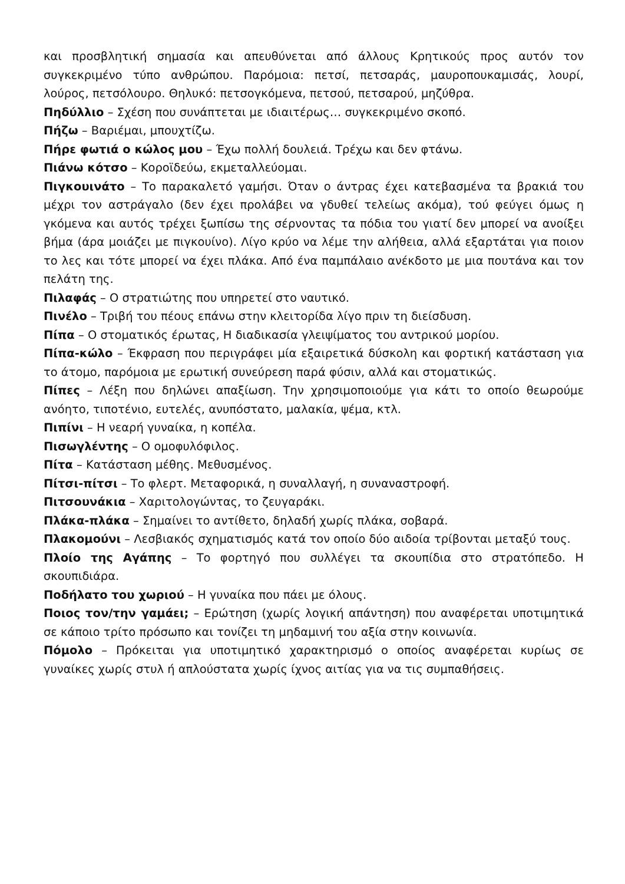και προσβλητική σημασία και απευθύνεται από άλλους Κρητικούς προς αυτόν τον συγκεκριμένο τύπο ανθρώπου. Παρόμοια: πετσί, πετσαράς, μαυροπουκαμισάς, λουρί, λούρος, πετσόλουρο. Θηλυκό: πετσογκόμενα, πετσού, πετσαρού, μηζύθρα.
Πηδύλλιο – Σχέση που συνάπτεται με ιδιαιτέρως… συγκεκριμένο σκοπό.
Πήζω – Βαριέμαι, μπουχτίζω.
Πήρε φωτιά ο κώλος μου – Έχω πολλή δουλειά. Τρέχω και δεν φτάνω.
Πιάνω κότσο – Κοροϊδεύω, εκμεταλλεύομαι.
Πιγκουινάτο – Το παρακαλετό γαμήσι. Όταν ο άντρας έχει κατεβασμένα τα βρακιά του μέχρι τον αστράγαλο (δεν έχει προλάβει να γδυθεί τελείως ακόμα), τού φεύγει όμως η γκόμενα και αυτός τρέχει ξωπίσω της σέρνοντας τα πόδια του γιατί δεν μπορεί να ανοίξει βήμα (άρα μοιάζει με πιγκουίνο). Λίγο κρύο να λέμε την αλήθεια, αλλά εξαρτάται για ποιον το λες και τότε μπορεί να έχει πλάκα. Από ένα παμπάλαιο ανέκδοτο με μια πουτάνα και τον πελάτη της.
Πιλαφάς – Ο στρατιώτης που υπηρετεί στο ναυτικό.
Πινέλο – Τριβή του πέους επάνω στην κλειτορίδα λίγο πριν τη διείσδυση.
Πίπα – Ο στοματικός έρωτας, Η διαδικασία γλειψίματος του αντρικού μορίου.
Πίπα-κώλο – Έκφραση που περιγράφει μία εξαιρετικά δύσκολη και φορτική κατάσταση για το άτομο, παρόμοια με ερωτική συνεύρεση παρά φύσιν, αλλά και στοματικώς.
Πίπες – Λέξη που δηλώνει απαξίωση. Την χρησιμοποιούμε για κάτι το οποίο θεωρούμε ανόητο, τιποτένιο, ευτελές, ανυπόστατο, μαλακία, ψέμα, κτλ.
Πιπίνι – Η νεαρή γυναίκα, η κοπέλα.
Πισωγλέντης – Ο ομοφυλόφιλος.
Πίτα – Κατάσταση μέθης. Μεθυσμένος.
Πίτσι-πίτσι – Το φλερτ. Μεταφορικά, η συναλλαγή, η συναναστροφή.
Πιτσουνάκια – Χαριτολογώντας, το ζευγαράκι.
Πλάκα-πλάκα – Σημαίνει το αντίθετο, δηλαδή χωρίς πλάκα, σοβαρά.
Πλακομούνι – Λεσβιακός σχηματισμός κατά τον οποίο δύο αιδοία τρίβονται μεταξύ τους.
Πλοίο της Αγάπης – Το φορτηγό που συλλέγει τα σκουπίδια στο στρατόπεδο. Η σκουπιδιάρα.
Ποδήλατο του χωριού – Η γυναίκα που πάει με όλους.
Ποιος τον/την γαμάει; – Ερώτηση (χωρίς λογική απάντηση) που αναφέρεται υποτιμητικά σε κάποιο τρίτο πρόσωπο και τονίζει τη μηδαμινή του αξία στην κοινωνία.
Πόμολο – Πρόκειται για υποτιμητικό χαρακτηρισμό ο οποίος αναφέρεται κυρίως σε γυναίκες χωρίς στυλ ή απλούστατα χωρίς ίχνος αιτίας για να τις συμπαθήσεις.